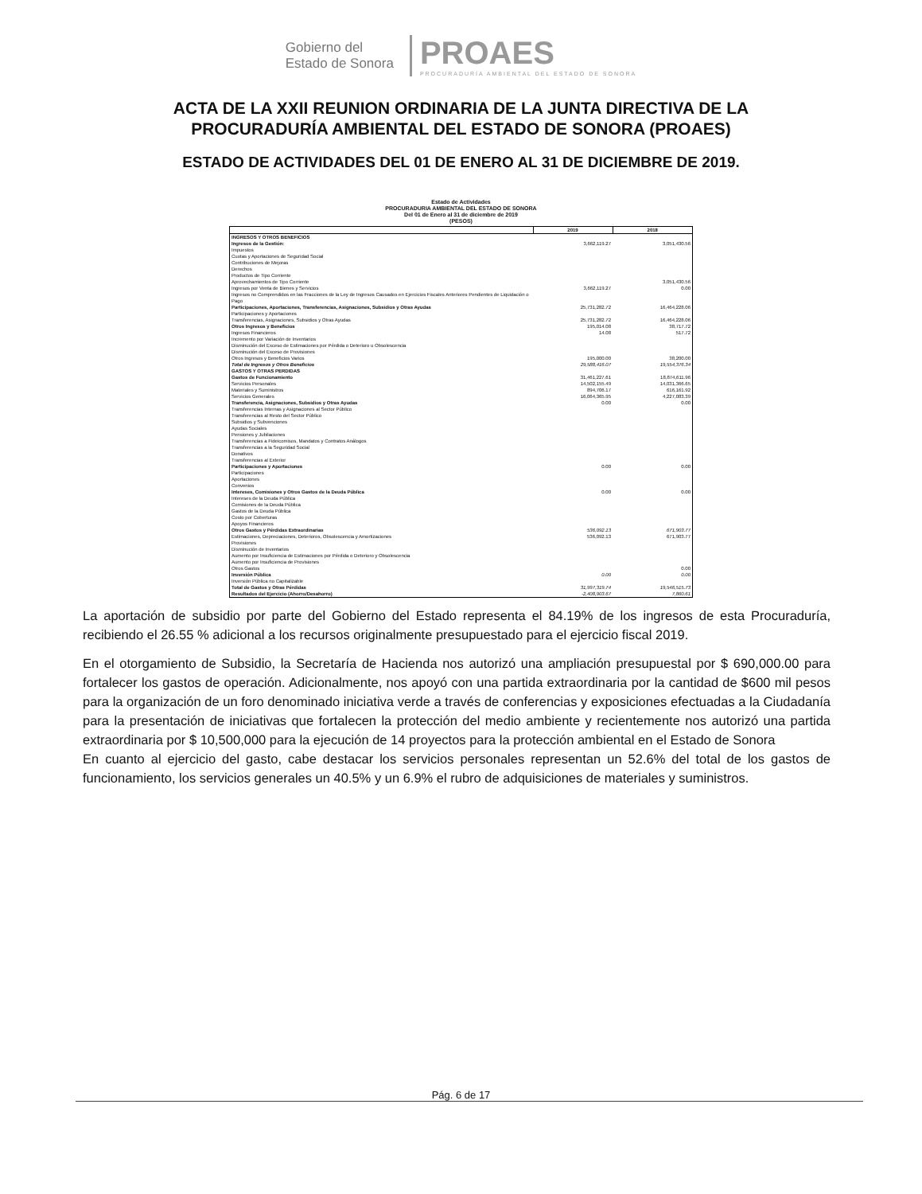Gobierno del
Estado de Sonora
PROAES
PROCURADURÍA AMBIENTAL DEL ESTADO DE SONORA
ACTA DE LA XXII REUNION ORDINARIA DE LA JUNTA DIRECTIVA DE LA
PROCURADURÍA AMBIENTAL DEL ESTADO DE SONORA (PROAES)
ESTADO DE ACTIVIDADES DEL 01 DE ENERO AL 31 DE DICIEMBRE DE 2019.
Estado de Actividades
PROCURADURIA AMBIENTAL DEL ESTADO DE SONORA
Del 01 de Enero al 31 de diciembre de 2019
(PESOS)
| | 2019 | 2018 |
| --- | --- | --- |
| INGRESOS Y OTROS BENEFICIOS | | |
| Ingresos de la Gestión: | 3,662,119.27 | 3,051,430.56 |
| Impuestos | | |
| Cuotas y Aportaciones de Seguridad Social | | |
| Contribuciones de Mejoras | | |
| Derechos | | |
| Productos de Tipo Corriente | | |
| Aprovechamientos de Tipo Corriente | | 3,051,430.56 |
| Ingresos por Venta de Bienes y Servicios | 3,662,119.27 | 0.00 |
| Ingresos no Comprendidos en las Fracciones de la Ley de Ingresos Causados en Ejercicios Fiscales Anteriores Pendientes de Liquidación o Pago | | |
| Participaciones, Aportaciones, Transferencias, Asignaciones, Subsidios y Otras Ayudas | 25,731,282.72 | 16,464,228.06 |
| Participaciones y Aportaciones | | |
| Transferencias, Asignaciones, Subsidios y Otras Ayudas | 25,731,282.72 | 16,464,228.06 |
| Otros Ingresos y Beneficios | 195,014.08 | 38,717.72 |
| Ingresos Financieros | 14.08 | 517.72 |
| Incremento por Variación de Inventarios | | |
| Disminución del Exceso de Estimaciones por Pérdida o Deterioro u Obsolescencia | | |
| Disminución del Exceso de Provisiones | | |
| Otros Ingresos y Beneficios Varios | 195,000.00 | 38,200.00 |
| Total de Ingresos y Otros Beneficios | 29,588,416.07 | 19,554,376.34 |
| GASTOS Y OTRAS PERDIDAS | | |
| Gastos de Funcionamiento | 31,461,227.61 | 18,874,611.96 |
| Servicios Personales | 14,502,155.49 | 14,031,366.65 |
| Materiales y Suministros | 894,706.17 | 616,161.92 |
| Servicios Generales | 16,064,365.95 | 4,227,083.39 |
| Transferencia, Asignaciones, Subsidios y Otras Ayudas | 0.00 | 0.00 |
| Transferencias Internas y Asignaciones al Sector Público | | |
| Transferencias al Resto del Sector Público | | |
| Subsidios y Subvenciones | | |
| Ayudas Sociales | | |
| Pensiones y Jubilaciones | | |
| Transferencias a Fideicomisos, Mandatos y Contratos Análogos | | |
| Transferencias a la Seguridad Social | | |
| Donativos | | |
| Transferencias al Exterior | | |
| Participaciones y Aportaciones | 0.00 | 0.00 |
| Participaciones | | |
| Aportaciones | | |
| Convenios | | |
| Intereses, Comisiones y Otros Gastos de la Deuda Pública | 0.00 | 0.00 |
| Intereses de la Deuda Pública | | |
| Comisiones de la Deuda Pública | | |
| Gastos de la Deuda Pública | | |
| Costo por Coberturas | | |
| Apoyos Financieros | | |
| Otros Gastos y Pérdidas Extraordinarias | 536,092.13 | 671,903.77 |
| Estimaciones, Depreciaciones, Deterioros, Obsolescencia y Amortizaciones | 536,092.13 | 671,903.77 |
| Provisiones | | |
| Disminución de Inventarios | | |
| Aumento por Insuficiencia de Estimaciones por Pérdida o Deterioro y Obsolescencia | | |
| Aumento por Insuficiencia de Provisiones | | |
| Otros Gastos | | 0.00 |
| Inversión Pública | 0.00 | 0.00 |
| Inversión Pública no Capitalizable | | |
| Total de Gastos y Otras Pérdidas | 31,997,319.74 | 19,546,515.73 |
| Resultados del Ejercicio (Ahorro/Desahorro) | -2,408,903.67 | 7,860.61 |
La aportación de subsidio por parte del Gobierno del Estado representa el 84.19% de los ingresos de esta Procuraduría, recibiendo el 26.55 % adicional a los recursos originalmente presupuestado para el ejercicio fiscal 2019.
En el otorgamiento de Subsidio, la Secretaría de Hacienda nos autorizó una ampliación presupuestal por $ 690,000.00 para fortalecer los gastos de operación. Adicionalmente, nos apoyó con una partida extraordinaria por la cantidad de $600 mil pesos para la organización de un foro denominado iniciativa verde a través de conferencias y exposiciones efectuadas a la Ciudadanía para la presentación de iniciativas que fortalecen la protección del medio ambiente y recientemente nos autorizó una partida extraordinaria por $ 10,500,000 para la ejecución de 14 proyectos para la protección ambiental en el Estado de Sonora
En cuanto al ejercicio del gasto, cabe destacar los servicios personales representan un 52.6% del total de los gastos de funcionamiento, los servicios generales un 40.5% y un 6.9% el rubro de adquisiciones de materiales y suministros.
Pág. 6 de 17